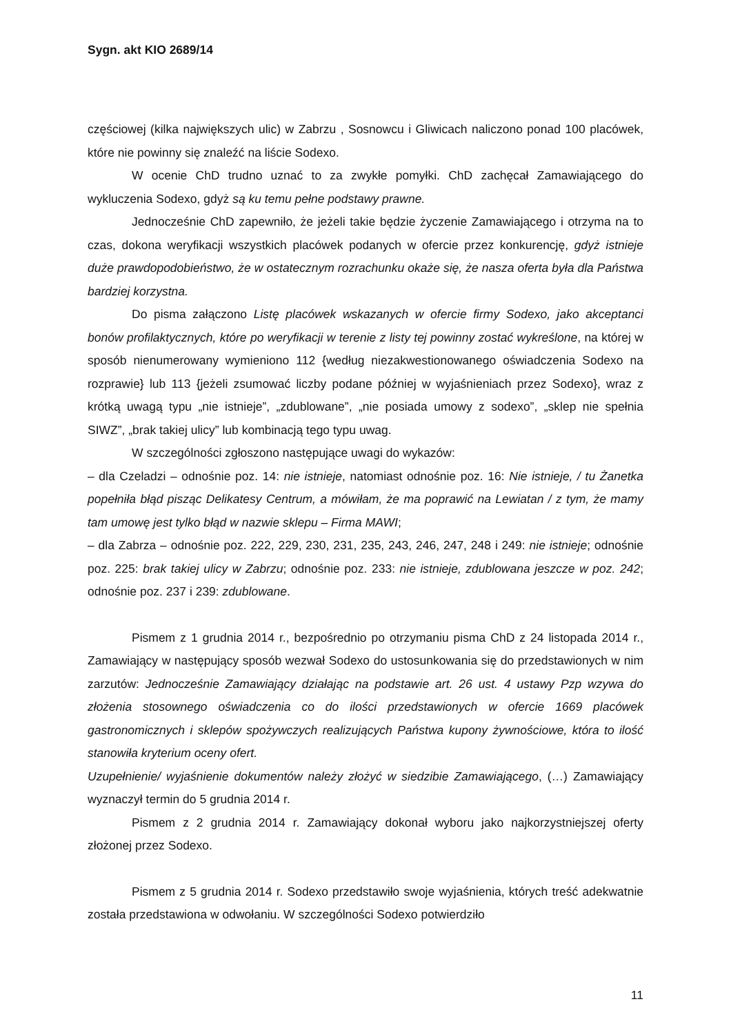Sygn. akt KIO 2689/14
częściowej (kilka największych ulic) w Zabrzu , Sosnowcu i Gliwicach naliczono ponad 100 placówek, które nie powinny się znaleźć na liście Sodexo.
W ocenie ChD trudno uznać to za zwykłe pomyłki. ChD zachęcał Zamawiającego do wykluczenia Sodexo, gdyż są ku temu pełne podstawy prawne.
Jednocześnie ChD zapewniło, że jeżeli takie będzie życzenie Zamawiającego i otrzyma na to czas, dokona weryfikacji wszystkich placówek podanych w ofercie przez konkurencję, gdyż istnieje duże prawdopodobieństwo, że w ostatecznym rozrachunku okaże się, że nasza oferta była dla Państwa bardziej korzystna.
Do pisma załączono Listę placówek wskazanych w ofercie firmy Sodexo, jako akceptanci bonów profilaktycznych, które po weryfikacji w terenie z listy tej powinny zostać wykreślone, na której w sposób nienumerowany wymieniono 112 {według niezakwestionowanego oświadczenia Sodexo na rozprawie} lub 113 {jeżeli zsumować liczby podane później w wyjaśnieniach przez Sodexo}, wraz z krótką uwagą typu „nie istnieje”, „zdublowane”, „nie posiada umowy z sodexo”, „sklep nie spełnia SIWZ”, „brak takiej ulicy” lub kombinacją tego typu uwag.
W szczególności zgłoszono następujące uwagi do wykazów:
– dla Czeladzi – odnośnie poz. 14: nie istnieje, natomiast odnośnie poz. 16: Nie istnieje, / tu Żanetka popełniła błąd pisząc Delikatesy Centrum, a mówiłam, że ma poprawić na Lewiatan / z tym, że mamy tam umowę jest tylko błąd w nazwie sklepu – Firma MAWI;
– dla Zabrza – odnośnie poz. 222, 229, 230, 231, 235, 243, 246, 247, 248 i 249: nie istnieje; odnośnie poz. 225: brak takiej ulicy w Zabrzu; odnośnie poz. 233: nie istnieje, zdublowana jeszcze w poz. 242; odnośnie poz. 237 i 239: zdublowane.
Pismem z 1 grudnia 2014 r., bezpośrednio po otrzymaniu pisma ChD z 24 listopada 2014 r., Zamawiający w następujący sposób wezwał Sodexo do ustosunkowania się do przedstawionych w nim zarzutów: Jednocześnie Zamawiający działając na podstawie art. 26 ust. 4 ustawy Pzp wzywa do złożenia stosownego oświadczenia co do ilości przedstawionych w ofercie 1669 placówek gastronomicznych i sklepów spożywczych realizujących Państwa kupony żywnościowe, która to ilość stanowiła kryterium oceny ofert.
Uzupełnienie/ wyjaśnienie dokumentów należy złożyć w siedzibie Zamawiającego, (…) Zamawiający wyznaczył termin do 5 grudnia 2014 r.
Pismem z 2 grudnia 2014 r. Zamawiający dokonał wyboru jako najkorzystniejszej oferty złożonej przez Sodexo.
Pismem z 5 grudnia 2014 r. Sodexo przedstawiło swoje wyjaśnienia, których treść adekwatnie została przedstawiona w odwołaniu. W szczególności Sodexo potwierdziło
11